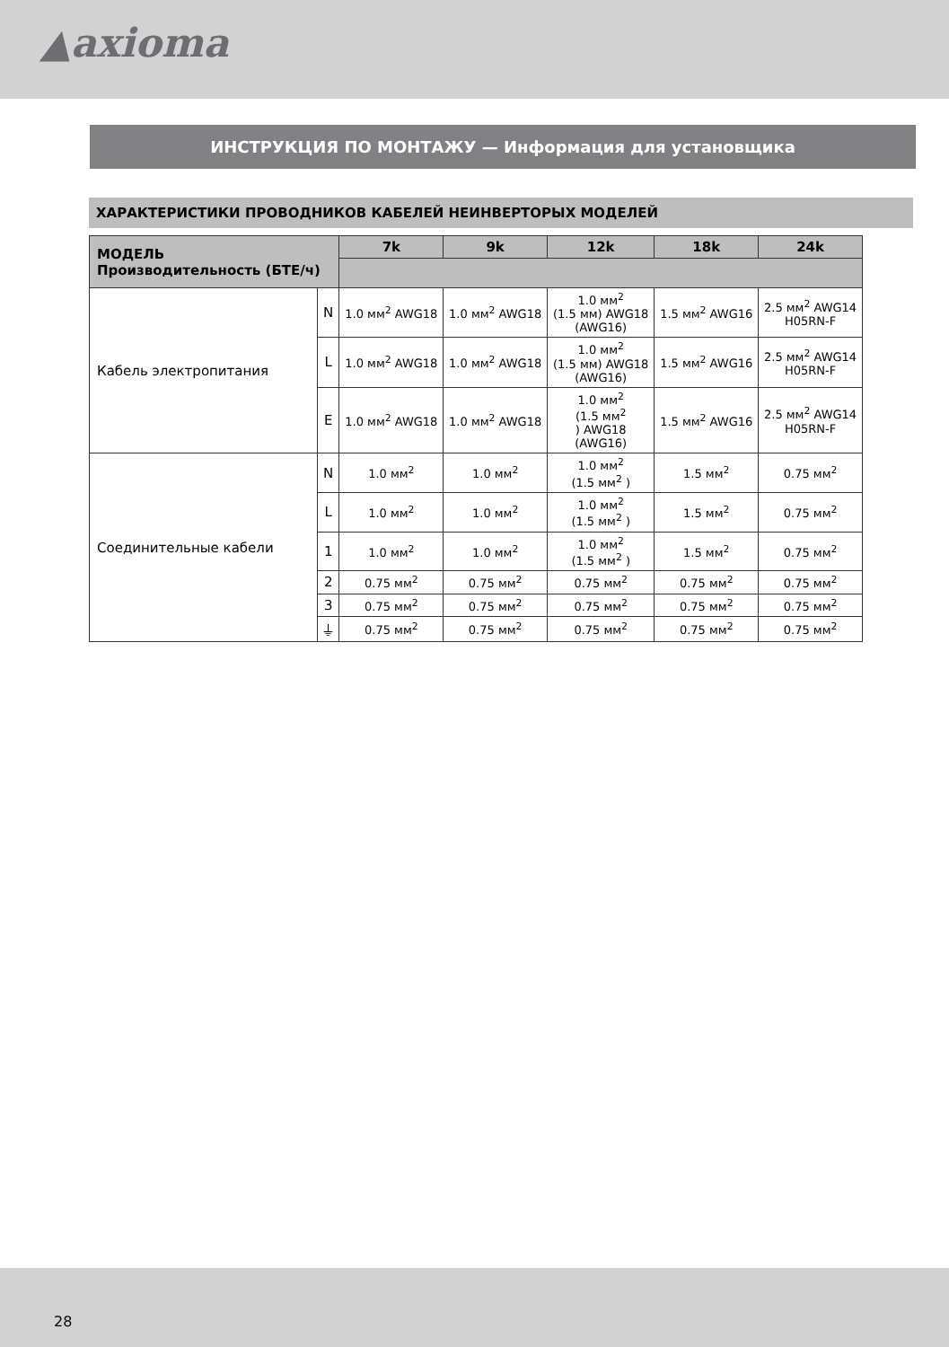▲axioma
ИНСТРУКЦИЯ ПО МОНТАЖУ — Информация для установщика
ХАРАКТЕРИСТИКИ ПРОВОДНИКОВ КАБЕЛЕЙ НЕИНВЕРТОРЫХ МОДЕЛЕЙ
| МОДЕЛЬ Производительность (БТЕ/ч) | | 7k | 9k | 12k | 18k | 24k |
| --- | --- | --- | --- | --- | --- | --- |
| Кабель электропитания | N | 1.0 мм<sup>2</sup> AWG18 | 1.0 мм<sup>2</sup> AWG18 | 1.0 мм<sup>2</sup> (1.5 мм) AWG18 (AWG16) | 1.5 мм<sup>2</sup> AWG16 | 2.5 мм<sup>2</sup> AWG14 H05RN-F |
| | L | 1.0 мм<sup>2</sup> AWG18 | 1.0 мм<sup>2</sup> AWG18 | 1.0 мм<sup>2</sup> (1.5 мм) AWG18 (AWG16) | 1.5 мм<sup>2</sup> AWG16 | 2.5 мм<sup>2</sup> AWG14 H05RN-F |
| | E | 1.0 мм<sup>2</sup> AWG18 | 1.0 мм<sup>2</sup> AWG18 | 1.0 мм<sup>2</sup> (1.5 мм<sup>2</sup> ) AWG18 (AWG16) | 1.5 мм<sup>2</sup> AWG16 | 2.5 мм<sup>2</sup> AWG14 H05RN-F |
| Соединительные кабели | N | 1.0 мм<sup>2</sup> | 1.0 мм<sup>2</sup> | 1.0 мм<sup>2</sup> (1.5 мм<sup>2</sup> ) | 1.5 мм<sup>2</sup> | 0.75 мм<sup>2</sup> |
| | L | 1.0 мм<sup>2</sup> | 1.0 мм<sup>2</sup> | 1.0 мм<sup>2</sup> (1.5 мм<sup>2</sup> ) | 1.5 мм<sup>2</sup> | 0.75 мм<sup>2</sup> |
| | 1 | 1.0 мм<sup>2</sup> | 1.0 мм<sup>2</sup> | 1.0 мм<sup>2</sup> (1.5 мм<sup>2</sup> ) | 1.5 мм<sup>2</sup> | 0.75 мм<sup>2</sup> |
| | 2 | 0.75 мм<sup>2</sup> | 0.75 мм<sup>2</sup> | 0.75 мм<sup>2</sup> | 0.75 мм<sup>2</sup> | 0.75 мм<sup>2</sup> |
| | 3 | 0.75 мм<sup>2</sup> | 0.75 мм<sup>2</sup> | 0.75 мм<sup>2</sup> | 0.75 мм<sup>2</sup> | 0.75 мм<sup>2</sup> |
| | ⏚ | 0.75 мм<sup>2</sup> | 0.75 мм<sup>2</sup> | 0.75 мм<sup>2</sup> | 0.75 мм<sup>2</sup> | 0.75 мм<sup>2</sup> |
28